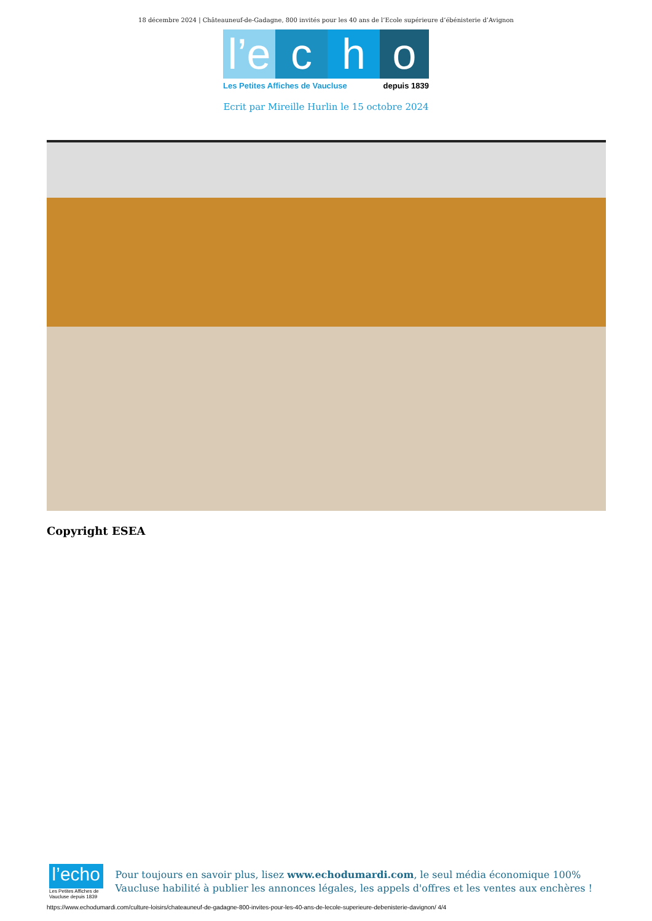18 décembre 2024 | Châteauneuf-de-Gadagne, 800 invités pour les 40 ans de l’Ecole supérieure d’ébénisterie d’Avignon
l’e
c
h
o
Les Petites Affiches de Vaucluse depuis 1839
Ecrit par Mireille Hurlin le 15 octobre 2024
Copyright ESEA
l’echo
Les Petites Affiches de Vaucluse depuis 1839
Pour toujours en savoir plus, lisez www.echodumardi.com, le seul média économique 100% Vaucluse habilité à publier les annonces légales, les appels d'offres et les ventes aux enchères !
https://www.echodumardi.com/culture-loisirs/chateauneuf-de-gadagne-800-invites-pour-les-40-ans-de-lecole-superieure-debenisterie-davignon/ 4/4